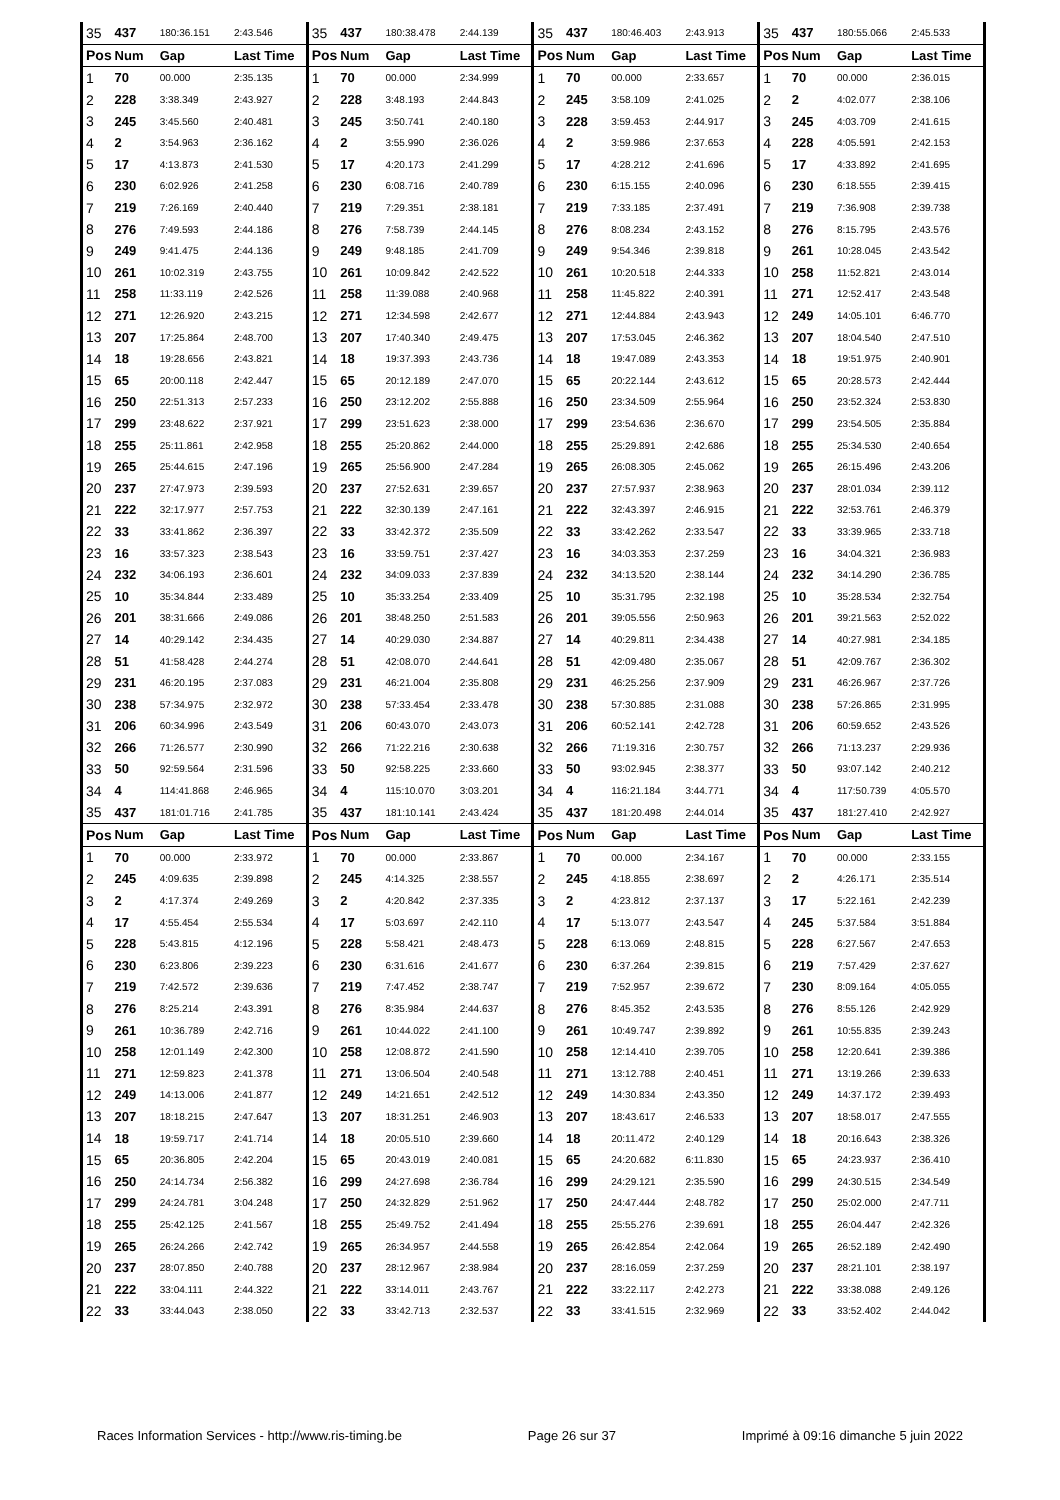| 35 | 437 | 180:36.151 | 2:43.546 | 35 | 437 | 180:38.478 | 2:44.139 | 35 | 437 | 180:46.403 | 2:43.913 | 35 | 437 | 180:55.066 | 2:45.533 |
| Pos | Num | Gap | Last Time | Pos | Num | Gap | Last Time | Pos | Num | Gap | Last Time | Pos | Num | Gap | Last Time |
| 1 | 70 | 00.000 | 2:35.135 | 1 | 70 | 00.000 | 2:34.999 | 1 | 70 | 00.000 | 2:33.657 | 1 | 70 | 00.000 | 2:36.015 |
| 2 | 228 | 3:38.349 | 2:43.927 | 2 | 228 | 3:48.193 | 2:44.843 | 2 | 245 | 3:58.109 | 2:41.025 | 2 | 2 | 4:02.077 | 2:38.106 |
| 3 | 245 | 3:45.560 | 2:40.481 | 3 | 245 | 3:50.741 | 2:40.180 | 3 | 228 | 3:59.453 | 2:44.917 | 3 | 245 | 4:03.709 | 2:41.615 |
| 4 | 2 | 3:54.963 | 2:36.162 | 4 | 2 | 3:55.990 | 2:36.026 | 4 | 2 | 3:59.986 | 2:37.653 | 4 | 228 | 4:05.591 | 2:42.153 |
| 5 | 17 | 4:13.873 | 2:41.530 | 5 | 17 | 4:20.173 | 2:41.299 | 5 | 17 | 4:28.212 | 2:41.696 | 5 | 17 | 4:33.892 | 2:41.695 |
| 6 | 230 | 6:02.926 | 2:41.258 | 6 | 230 | 6:08.716 | 2:40.789 | 6 | 230 | 6:15.155 | 2:40.096 | 6 | 230 | 6:18.555 | 2:39.415 |
| 7 | 219 | 7:26.169 | 2:40.440 | 7 | 219 | 7:29.351 | 2:38.181 | 7 | 219 | 7:33.185 | 2:37.491 | 7 | 219 | 7:36.908 | 2:39.738 |
| 8 | 276 | 7:49.593 | 2:44.186 | 8 | 276 | 7:58.739 | 2:44.145 | 8 | 276 | 8:08.234 | 2:43.152 | 8 | 276 | 8:15.795 | 2:43.576 |
| 9 | 249 | 9:41.475 | 2:44.136 | 9 | 249 | 9:48.185 | 2:41.709 | 9 | 249 | 9:54.346 | 2:39.818 | 9 | 261 | 10:28.045 | 2:43.542 |
| 10 | 261 | 10:02.319 | 2:43.755 | 10 | 261 | 10:09.842 | 2:42.522 | 10 | 261 | 10:20.518 | 2:44.333 | 10 | 258 | 11:52.821 | 2:43.014 |
| 11 | 258 | 11:33.119 | 2:42.526 | 11 | 258 | 11:39.088 | 2:40.968 | 11 | 258 | 11:45.822 | 2:40.391 | 11 | 271 | 12:52.417 | 2:43.548 |
| 12 | 271 | 12:26.920 | 2:43.215 | 12 | 271 | 12:34.598 | 2:42.677 | 12 | 271 | 12:44.884 | 2:43.943 | 12 | 249 | 14:05.101 | 6:46.770 |
| 13 | 207 | 17:25.864 | 2:48.700 | 13 | 207 | 17:40.340 | 2:49.475 | 13 | 207 | 17:53.045 | 2:46.362 | 13 | 207 | 18:04.540 | 2:47.510 |
| 14 | 18 | 19:28.656 | 2:43.821 | 14 | 18 | 19:37.393 | 2:43.736 | 14 | 18 | 19:47.089 | 2:43.353 | 14 | 18 | 19:51.975 | 2:40.901 |
| 15 | 65 | 20:00.118 | 2:42.447 | 15 | 65 | 20:12.189 | 2:47.070 | 15 | 65 | 20:22.144 | 2:43.612 | 15 | 65 | 20:28.573 | 2:42.444 |
| 16 | 250 | 22:51.313 | 2:57.233 | 16 | 250 | 23:12.202 | 2:55.888 | 16 | 250 | 23:34.509 | 2:55.964 | 16 | 250 | 23:52.324 | 2:53.830 |
| 17 | 299 | 23:48.622 | 2:37.921 | 17 | 299 | 23:51.623 | 2:38.000 | 17 | 299 | 23:54.636 | 2:36.670 | 17 | 299 | 23:54.505 | 2:35.884 |
| 18 | 255 | 25:11.861 | 2:42.958 | 18 | 255 | 25:20.862 | 2:44.000 | 18 | 255 | 25:29.891 | 2:42.686 | 18 | 255 | 25:34.530 | 2:40.654 |
| 19 | 265 | 25:44.615 | 2:47.196 | 19 | 265 | 25:56.900 | 2:47.284 | 19 | 265 | 26:08.305 | 2:45.062 | 19 | 265 | 26:15.496 | 2:43.206 |
| 20 | 237 | 27:47.973 | 2:39.593 | 20 | 237 | 27:52.631 | 2:39.657 | 20 | 237 | 27:57.937 | 2:38.963 | 20 | 237 | 28:01.034 | 2:39.112 |
| 21 | 222 | 32:17.977 | 2:57.753 | 21 | 222 | 32:30.139 | 2:47.161 | 21 | 222 | 32:43.397 | 2:46.915 | 21 | 222 | 32:53.761 | 2:46.379 |
| 22 | 33 | 33:41.862 | 2:36.397 | 22 | 33 | 33:42.372 | 2:35.509 | 22 | 33 | 33:42.262 | 2:33.547 | 22 | 33 | 33:39.965 | 2:33.718 |
| 23 | 16 | 33:57.323 | 2:38.543 | 23 | 16 | 33:59.751 | 2:37.427 | 23 | 16 | 34:03.353 | 2:37.259 | 23 | 16 | 34:04.321 | 2:36.983 |
| 24 | 232 | 34:06.193 | 2:36.601 | 24 | 232 | 34:09.033 | 2:37.839 | 24 | 232 | 34:13.520 | 2:38.144 | 24 | 232 | 34:14.290 | 2:36.785 |
| 25 | 10 | 35:34.844 | 2:33.489 | 25 | 10 | 35:33.254 | 2:33.409 | 25 | 10 | 35:31.795 | 2:32.198 | 25 | 10 | 35:28.534 | 2:32.754 |
| 26 | 201 | 38:31.666 | 2:49.086 | 26 | 201 | 38:48.250 | 2:51.583 | 26 | 201 | 39:05.556 | 2:50.963 | 26 | 201 | 39:21.563 | 2:52.022 |
| 27 | 14 | 40:29.142 | 2:34.435 | 27 | 14 | 40:29.030 | 2:34.887 | 27 | 14 | 40:29.811 | 2:34.438 | 27 | 14 | 40:27.981 | 2:34.185 |
| 28 | 51 | 41:58.428 | 2:44.274 | 28 | 51 | 42:08.070 | 2:44.641 | 28 | 51 | 42:09.480 | 2:35.067 | 28 | 51 | 42:09.767 | 2:36.302 |
| 29 | 231 | 46:20.195 | 2:37.083 | 29 | 231 | 46:21.004 | 2:35.808 | 29 | 231 | 46:25.256 | 2:37.909 | 29 | 231 | 46:26.967 | 2:37.726 |
| 30 | 238 | 57:34.975 | 2:32.972 | 30 | 238 | 57:33.454 | 2:33.478 | 30 | 238 | 57:30.885 | 2:31.088 | 30 | 238 | 57:26.865 | 2:31.995 |
| 31 | 206 | 60:34.996 | 2:43.549 | 31 | 206 | 60:43.070 | 2:43.073 | 31 | 206 | 60:52.141 | 2:42.728 | 31 | 206 | 60:59.652 | 2:43.526 |
| 32 | 266 | 71:26.577 | 2:30.990 | 32 | 266 | 71:22.216 | 2:30.638 | 32 | 266 | 71:19.316 | 2:30.757 | 32 | 266 | 71:13.237 | 2:29.936 |
| 33 | 50 | 92:59.564 | 2:31.596 | 33 | 50 | 92:58.225 | 2:33.660 | 33 | 50 | 93:02.945 | 2:38.377 | 33 | 50 | 93:07.142 | 2:40.212 |
| 34 | 4 | 114:41.868 | 2:46.965 | 34 | 4 | 115:10.070 | 3:03.201 | 34 | 4 | 116:21.184 | 3:44.771 | 34 | 4 | 117:50.739 | 4:05.570 |
| 35 | 437 | 181:01.716 | 2:41.785 | 35 | 437 | 181:10.141 | 2:43.424 | 35 | 437 | 181:20.498 | 2:44.014 | 35 | 437 | 181:27.410 | 2:42.927 |
| Pos | Num | Gap | Last Time | Pos | Num | Gap | Last Time | Pos | Num | Gap | Last Time | Pos | Num | Gap | Last Time |
| 1 | 70 | 00.000 | 2:33.972 | 1 | 70 | 00.000 | 2:33.867 | 1 | 70 | 00.000 | 2:34.167 | 1 | 70 | 00.000 | 2:33.155 |
| 2 | 245 | 4:09.635 | 2:39.898 | 2 | 245 | 4:14.325 | 2:38.557 | 2 | 245 | 4:18.855 | 2:38.697 | 2 | 2 | 4:26.171 | 2:35.514 |
| 3 | 2 | 4:17.374 | 2:49.269 | 3 | 2 | 4:20.842 | 2:37.335 | 3 | 2 | 4:23.812 | 2:37.137 | 3 | 17 | 5:22.161 | 2:42.239 |
| 4 | 17 | 4:55.454 | 2:55.534 | 4 | 17 | 5:03.697 | 2:42.110 | 4 | 17 | 5:13.077 | 2:43.547 | 4 | 245 | 5:37.584 | 3:51.884 |
| 5 | 228 | 5:43.815 | 4:12.196 | 5 | 228 | 5:58.421 | 2:48.473 | 5 | 228 | 6:13.069 | 2:48.815 | 5 | 228 | 6:27.567 | 2:47.653 |
| 6 | 230 | 6:23.806 | 2:39.223 | 6 | 230 | 6:31.616 | 2:41.677 | 6 | 230 | 6:37.264 | 2:39.815 | 6 | 219 | 7:57.429 | 2:37.627 |
| 7 | 219 | 7:42.572 | 2:39.636 | 7 | 219 | 7:47.452 | 2:38.747 | 7 | 219 | 7:52.957 | 2:39.672 | 7 | 230 | 8:09.164 | 4:05.055 |
| 8 | 276 | 8:25.214 | 2:43.391 | 8 | 276 | 8:35.984 | 2:44.637 | 8 | 276 | 8:45.352 | 2:43.535 | 8 | 276 | 8:55.126 | 2:42.929 |
| 9 | 261 | 10:36.789 | 2:42.716 | 9 | 261 | 10:44.022 | 2:41.100 | 9 | 261 | 10:49.747 | 2:39.892 | 9 | 261 | 10:55.835 | 2:39.243 |
| 10 | 258 | 12:01.149 | 2:42.300 | 10 | 258 | 12:08.872 | 2:41.590 | 10 | 258 | 12:14.410 | 2:39.705 | 10 | 258 | 12:20.641 | 2:39.386 |
| 11 | 271 | 12:59.823 | 2:41.378 | 11 | 271 | 13:06.504 | 2:40.548 | 11 | 271 | 13:12.788 | 2:40.451 | 11 | 271 | 13:19.266 | 2:39.633 |
| 12 | 249 | 14:13.006 | 2:41.877 | 12 | 249 | 14:21.651 | 2:42.512 | 12 | 249 | 14:30.834 | 2:43.350 | 12 | 249 | 14:37.172 | 2:39.493 |
| 13 | 207 | 18:18.215 | 2:47.647 | 13 | 207 | 18:31.251 | 2:46.903 | 13 | 207 | 18:43.617 | 2:46.533 | 13 | 207 | 18:58.017 | 2:47.555 |
| 14 | 18 | 19:59.717 | 2:41.714 | 14 | 18 | 20:05.510 | 2:39.660 | 14 | 18 | 20:11.472 | 2:40.129 | 14 | 18 | 20:16.643 | 2:38.326 |
| 15 | 65 | 20:36.805 | 2:42.204 | 15 | 65 | 20:43.019 | 2:40.081 | 15 | 65 | 24:20.682 | 6:11.830 | 15 | 65 | 24:23.937 | 2:36.410 |
| 16 | 250 | 24:14.734 | 2:56.382 | 16 | 299 | 24:27.698 | 2:36.784 | 16 | 299 | 24:29.121 | 2:35.590 | 16 | 299 | 24:30.515 | 2:34.549 |
| 17 | 299 | 24:24.781 | 3:04.248 | 17 | 250 | 24:32.829 | 2:51.962 | 17 | 250 | 24:47.444 | 2:48.782 | 17 | 250 | 25:02.000 | 2:47.711 |
| 18 | 255 | 25:42.125 | 2:41.567 | 18 | 255 | 25:49.752 | 2:41.494 | 18 | 255 | 25:55.276 | 2:39.691 | 18 | 255 | 26:04.447 | 2:42.326 |
| 19 | 265 | 26:24.266 | 2:42.742 | 19 | 265 | 26:34.957 | 2:44.558 | 19 | 265 | 26:42.854 | 2:42.064 | 19 | 265 | 26:52.189 | 2:42.490 |
| 20 | 237 | 28:07.850 | 2:40.788 | 20 | 237 | 28:12.967 | 2:38.984 | 20 | 237 | 28:16.059 | 2:37.259 | 20 | 237 | 28:21.101 | 2:38.197 |
| 21 | 222 | 33:04.111 | 2:44.322 | 21 | 222 | 33:14.011 | 2:43.767 | 21 | 222 | 33:22.117 | 2:42.273 | 21 | 222 | 33:38.088 | 2:49.126 |
| 22 | 33 | 33:44.043 | 2:38.050 | 22 | 33 | 33:42.713 | 2:32.537 | 22 | 33 | 33:41.515 | 2:32.969 | 22 | 33 | 33:52.402 | 2:44.042 |
Races Information Services - http://www.ris-timing.be Page 26 sur 37 Imprimé à 09:16 dimanche 5 juin 2022